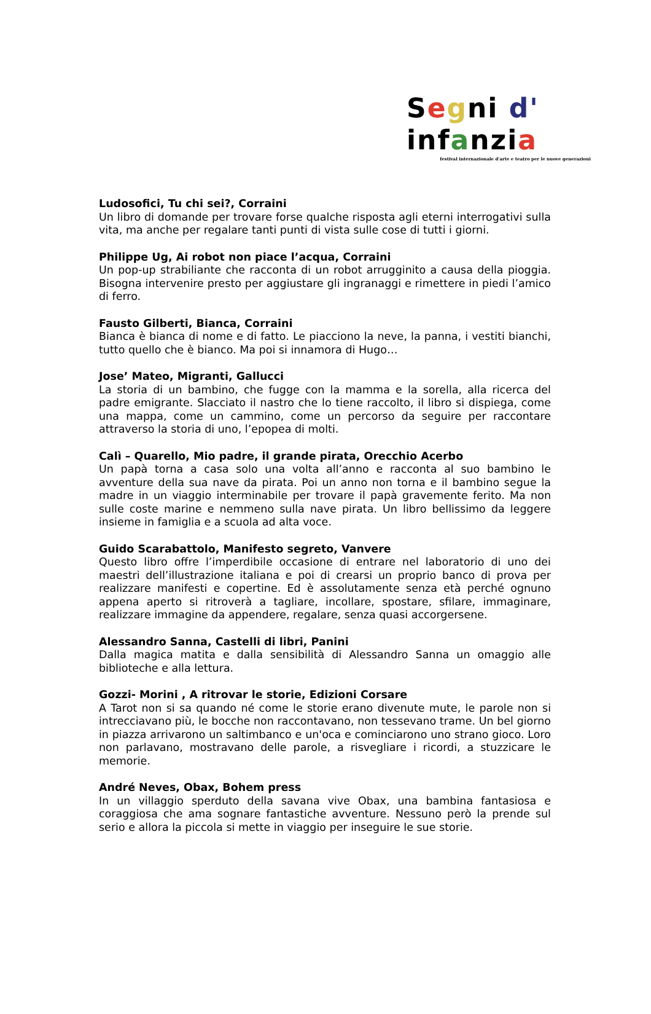Segni d' in fanzi a
festival internazionale d'arte e teatro per le nuove generazioni
Ludosofici, Tu chi sei?, Corraini
Un libro di domande per trovare forse qualche risposta agli eterni interrogativi sulla vita, ma anche per regalare tanti punti di vista sulle cose di tutti i giorni.
Philippe Ug, Ai robot non piace l’acqua, Corraini
Un pop-up strabiliante che racconta di un robot arrugginito a causa della pioggia. Bisogna intervenire presto per aggiustare gli ingranaggi e rimettere in piedi l’amico di ferro.
Fausto Gilberti, Bianca, Corraini
Bianca è bianca di nome e di fatto. Le piacciono la neve, la panna, i vestiti bianchi, tutto quello che è bianco. Ma poi si innamora di Hugo…
Jose’ Mateo, Migranti, Gallucci
La storia di un bambino, che fugge con la mamma e la sorella, alla ricerca del padre emigrante. Slacciato il nastro che lo tiene raccolto, il libro si dispiega, come una mappa, come un cammino, come un percorso da seguire per raccontare attraverso la storia di uno, l’epopea di molti.
Calì – Quarello, Mio padre, il grande pirata, Orecchio Acerbo
Un papà torna a casa solo una volta all’anno e racconta al suo bambino le avventure della sua nave da pirata. Poi un anno non torna e il bambino segue la madre in un viaggio interminabile per trovare il papà gravemente ferito. Ma non sulle coste marine e nemmeno sulla nave pirata. Un libro bellissimo da leggere insieme in famiglia e a scuola ad alta voce.
Guido Scarabattolo, Manifesto segreto, Vanvere
Questo libro offre l’imperdibile occasione di entrare nel laboratorio di uno dei maestri dell’illustrazione italiana e poi di crearsi un proprio banco di prova per realizzare manifesti e copertine. Ed è assolutamente senza età perché ognuno appena aperto si ritroverà a tagliare, incollare, spostare, sfilare, immaginare, realizzare immagine da appendere, regalare, senza quasi accorgersene.
Alessandro Sanna, Castelli di libri, Panini
Dalla magica matita e dalla sensibilità di Alessandro Sanna un omaggio alle biblioteche e alla lettura.
Gozzi- Morini , A ritrovar le storie, Edizioni Corsare
A Tarot non si sa quando né come le storie erano divenute mute, le parole non si intrecciavano più, le bocche non raccontavano, non tessevano trame. Un bel giorno in piazza arrivarono un saltimbanco e un'oca e cominciarono uno strano gioco. Loro non parlavano, mostravano delle parole, a risvegliare i ricordi, a stuzzicare le memorie.
André Neves, Obax, Bohem press
In un villaggio sperduto della savana vive Obax, una bambina fantasiosa e coraggiosa che ama sognare fantastiche avventure. Nessuno però la prende sul serio e allora la piccola si mette in viaggio per inseguire le sue storie.